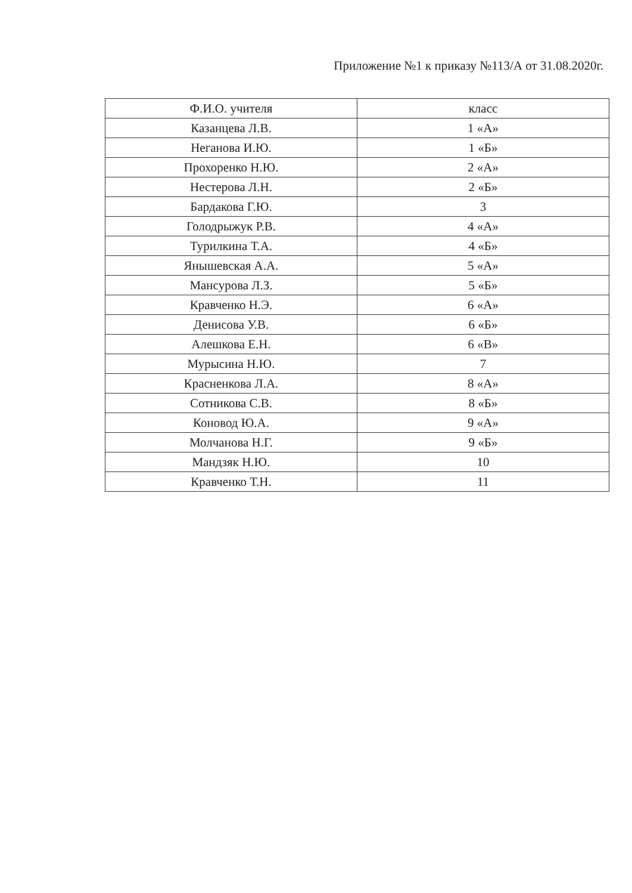Приложение №1 к приказу №113/А от 31.08.2020г.
| Ф.И.О. учителя | класс |
| --- | --- |
| Казанцева Л.В. | 1 «А» |
| Неганова И.Ю. | 1 «Б» |
| Прохоренко Н.Ю. | 2 «А» |
| Нестерова Л.Н. | 2 «Б» |
| Бардакова Г.Ю. | 3 |
| Голодрыжук Р.В. | 4 «А» |
| Турилкина Т.А. | 4 «Б» |
| Янышевская А.А. | 5 «А» |
| Мансурова Л.З. | 5 «Б» |
| Кравченко Н.Э. | 6 «А» |
| Денисова У.В. | 6 «Б» |
| Алешкова Е.Н. | 6 «В» |
| Мурысина Н.Ю. | 7 |
| Красненкова Л.А. | 8 «А» |
| Сотникова С.В. | 8 «Б» |
| Коновод Ю.А. | 9 «А» |
| Молчанова Н.Г. | 9 «Б» |
| Мандзяк Н.Ю. | 10 |
| Кравченко Т.Н. | 11 |